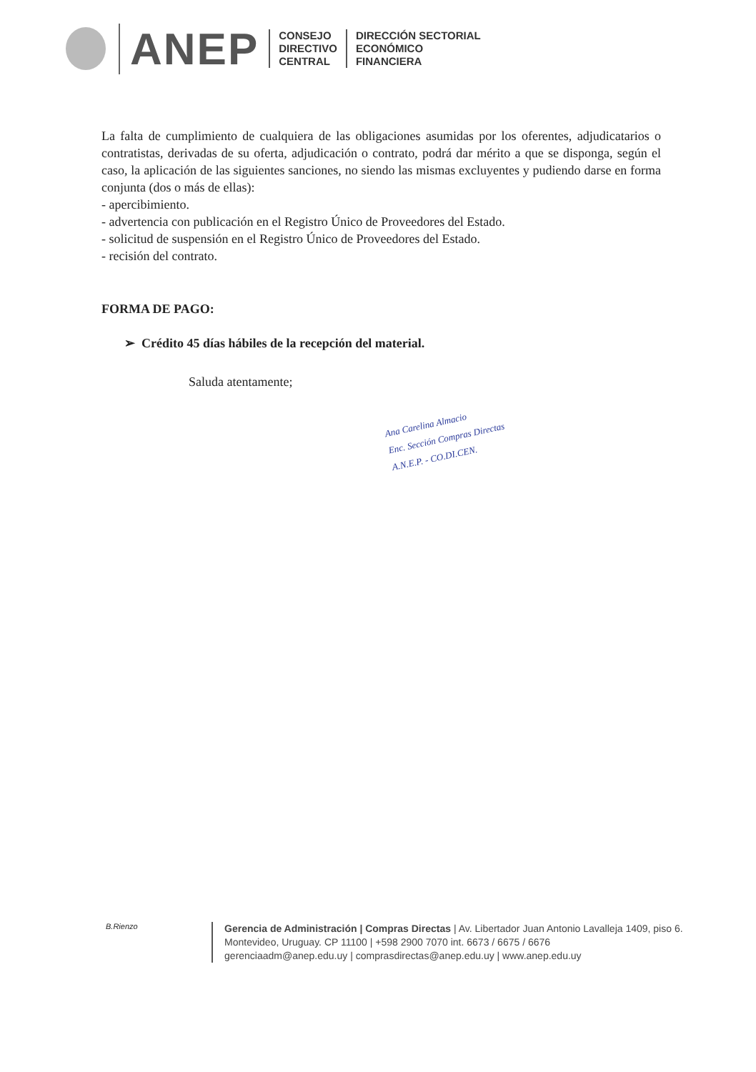ANEP
CONSEJO
DIRECTIVO
CENTRAL
DIRECCIÓN SECTORIAL
ECONÓMICO
FINANCIERA
La falta de cumplimiento de cualquiera de las obligaciones asumidas por los oferentes, adjudicatarios o contratistas, derivadas de su oferta, adjudicación o contrato, podrá dar mérito a que se disponga, según el caso, la aplicación de las siguientes sanciones, no siendo las mismas excluyentes y pudiendo darse en forma conjunta (dos o más de ellas):
- apercibimiento.
- advertencia con publicación en el Registro Único de Proveedores del Estado.
- solicitud de suspensión en el Registro Único de Proveedores del Estado.
- recisión del contrato.
FORMA DE PAGO:
➢ Crédito 45 días hábiles de la recepción del material.
Saluda atentamente;
Ana Carelina Almacio
Enc. Sección Compras Directas
A.N.E.P. - CO.DI.CEN.
B.Rienzo
Gerencia de Administración | Compras Directas | Av. Libertador Juan Antonio Lavalleja 1409, piso 6. Montevideo, Uruguay. CP 11100 | +598 2900 7070 int. 6673 / 6675 / 6676
gerenciaadm@anep.edu.uy | comprasdirectas@anep.edu.uy | www.anep.edu.uy